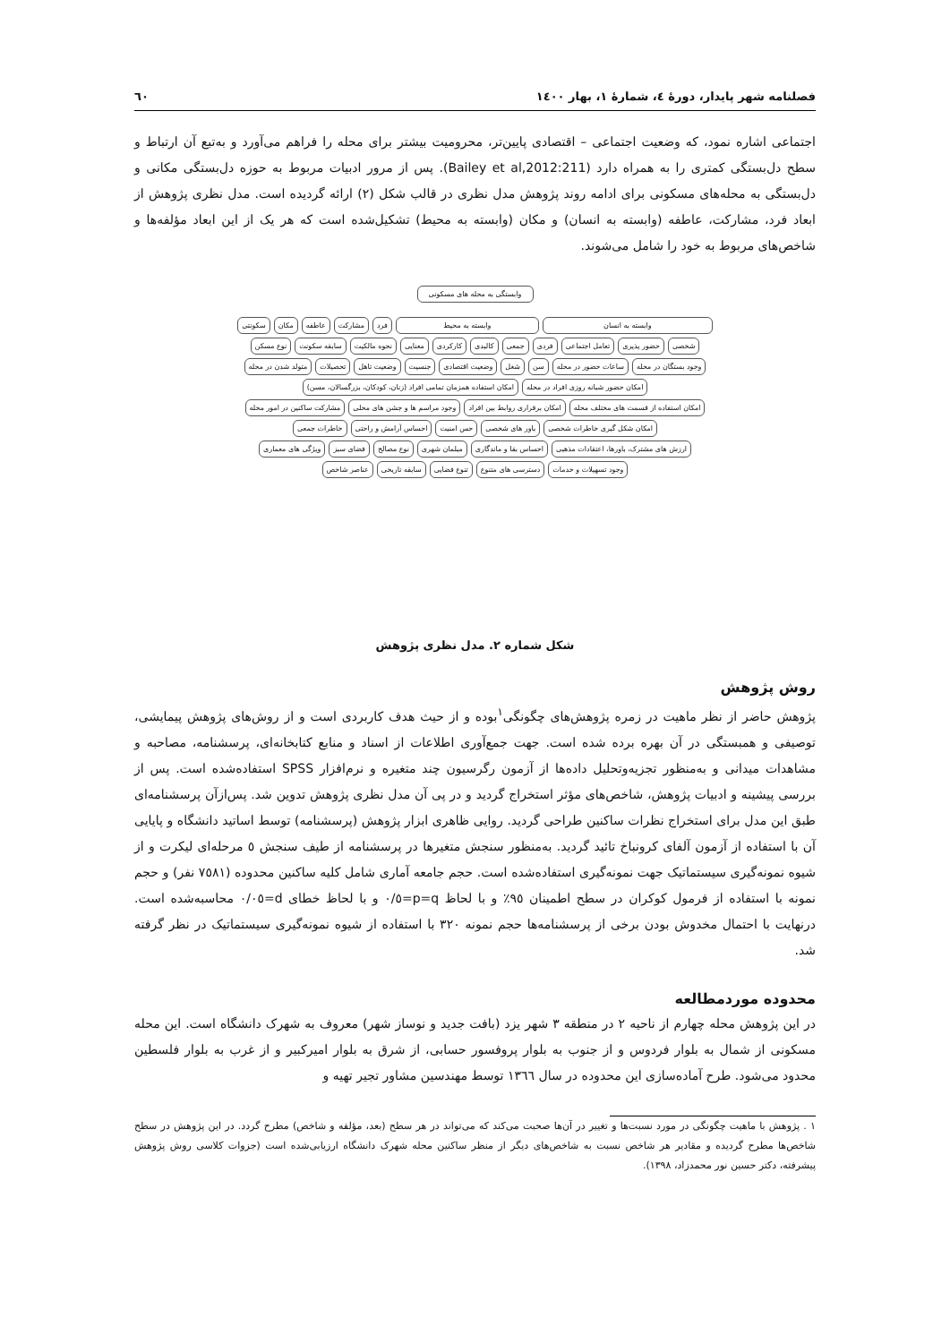فصلنامه شهر پایدار، دورۀ ٤، شمارۀ ١، بهار ١٤٠٠ ٦٠
اجتماعی اشاره نمود، که وضعیت اجتماعی – اقتصادی پایین‌تر، محرومیت بیشتر برای محله را فراهم می‌آورد و به‌تبع آن ارتباط و سطح دل‌بستگی کمتری را به همراه دارد (Bailey et al,2012:211). پس از مرور ادبیات مربوط به حوزه دل‌بستگی مکانی و دل‌بستگی به محله‌های مسکونی برای ادامه روند پژوهش مدل نظری در قالب شکل (٢) ارائه گردیده است. مدل نظری پژوهش از ابعاد فرد، مشارکت، عاطفه (وابسته به انسان) و مکان (وابسته به محیط) تشکیل‌شده است که هر یک از این ابعاد مؤلفه‌ها و شاخص‌های مربوط به خود را شامل می‌شوند.
وابستگی به محله های مسکونی
وابسته به انسان
وابسته به محیط
فرد
مشارکت
عاطفه
مکان
سکونتی
شخصی
حضور پذیری
تعامل اجتماعی
فردی
جمعی
کالبدی
کارکردی
معنایی
نحوه مالکیت
سابقه سکونت
نوع مسکن
وجود بستگان در محله
ساعات حضور در محله
سن
شغل
وضعیت اقتصادی
جنسیت
وضعیت تاهل
تحصیلات
متولد شدن در محله
امکان حضور شبانه روزی افراد در محله
امکان استفاده همزمان تمامی افراد (زنان، کودکان، بزرگسالان، مسن)
امکان استفاده از قسمت های مختلف محله
امکان برقراری روابط بین افراد
وجود مراسم ها و جشن های محلی
مشارکت ساکنین در امور محله
امکان شکل گیری خاطرات شخصی
باور های شخصی
حس امنیت
احساس آرامش و راحتی
خاطرات جمعی
ارزش های مشترک، باورها، اعتقادات مذهبی
احساس بقا و ماندگاری
مبلمان شهری
نوع مصالح
فضای سبز
ویژگی های معماری
وجود تسهیلات و خدمات
دسترسی های متنوع
تنوع فضایی
سابقه تاریخی
عناصر شاخص
شکل شماره ٢. مدل نظری پژوهش
روش پژوهش
پژوهش حاضر از نظر ماهیت در زمره پژوهش‌های چگونگی<sup>١</sup>بوده و از حیث هدف کاربردی است و از روش‌های پژوهش پیمایشی، توصیفی و همبستگی در آن بهره برده شده است. جهت جمع‌آوری اطلاعات از اسناد و منابع کتابخانه‌ای، پرسشنامه، مصاحبه و مشاهدات میدانی و به‌منظور تجزیه‌وتحلیل داده‌ها از آزمون رگرسیون چند متغیره و نرم‌افزار SPSS استفاده‌شده است. پس از بررسی پیشینه و ادبیات پژوهش، شاخص‌های مؤثر استخراج گردید و در پی آن مدل نظری پژوهش تدوین شد. پس‌ازآن پرسشنامه‌ای طبق این مدل برای استخراج نظرات ساکنین طراحی گردید. روایی ظاهری ابزار پژوهش (پرسشنامه) توسط اساتید دانشگاه و پایایی آن با استفاده از آزمون آلفای کرونباخ تائید گردید. به‌منظور سنجش متغیرها در پرسشنامه از طیف سنجش ٥ مرحله‌ای لیکرت و از شیوه نمونه‌گیری سیستماتیک جهت نمونه‌گیری استفاده‌شده است. حجم جامعه آماری شامل کلیه ساکنین محدوده (٧٥٨١ نفر) و حجم نمونه با استفاده از فرمول کوکران در سطح اطمینان ٩٥٪ و با لحاظ p=q=٠/٥ و با لحاظ خطای d=٠/٠٥ محاسبه‌شده است. درنهایت با احتمال مخدوش بودن برخی از پرسشنامه‌ها حجم نمونه ٣٢٠ با استفاده از شیوه نمونه‌گیری سیستماتیک در نظر گرفته شد.
محدوده موردمطالعه
در این پژوهش محله چهارم از ناحیه ٢ در منطقه ٣ شهر یزد (بافت جدید و نوساز شهر) معروف به شهرک دانشگاه است. این محله مسکونی از شمال به بلوار فردوس و از جنوب به بلوار پروفسور حسابی، از شرق به بلوار امیرکبیر و از غرب به بلوار فلسطین محدود می‌شود. طرح آماده‌سازی این محدوده در سال ١٣٦٦ توسط مهندسین مشاور تجیر تهیه و
١ . پژوهش با ماهیت چگونگی در مورد نسبت‌ها و تغییر در آن‌ها صحبت می‌کند که می‌تواند در هر سطح (بعد، مؤلفه و شاخص) مطرح گردد. در این پژوهش در سطح شاخص‌ها مطرح گردیده و مقادیر هر شاخص نسبت به شاخص‌های دیگر از منظر ساکنین محله شهرک دانشگاه ارزیابی‌شده است (جزوات کلاسی روش پژوهش پیشرفته، دکتر حسین نور محمدزاد، ١٣٩٨).